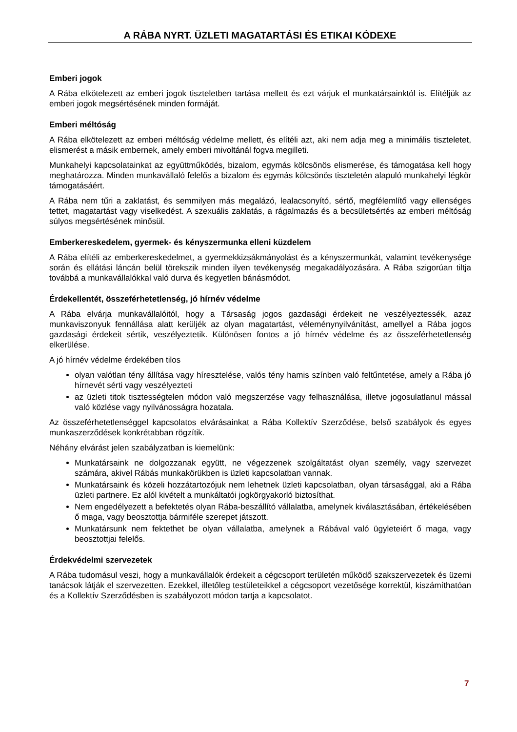A RÁBA NYRT. ÜZLETI MAGATARTÁSI ÉS ETIKAI KÓDEXE
Emberi jogok
A Rába elkötelezett az emberi jogok tiszteletben tartása mellett és ezt várjuk el munkatársainktól is. Elítéljük az emberi jogok megsértésének minden formáját.
Emberi méltóság
A Rába elkötelezett az emberi méltóság védelme mellett, és elítéli azt, aki nem adja meg a minimális tiszteletet, elismerést a másik embernek, amely emberi mivoltánál fogva megilleti.
Munkahelyi kapcsolatainkat az együttműködés, bizalom, egymás kölcsönös elismerése, és támogatása kell hogy meghatározza. Minden munkavállaló felelős a bizalom és egymás kölcsönös tiszteletén alapuló munkahelyi légkör támogatásáért.
A Rába nem tűri a zaklatást, és semmilyen más megalázó, lealacsonyító, sértő, megfélemlítő vagy ellenséges tettet, magatartást vagy viselkedést. A szexuális zaklatás, a rágalmazás és a becsületsértés az emberi méltóság súlyos megsértésének minősül.
Emberkereskedelem, gyermek- és kényszermunka elleni küzdelem
A Rába elítéli az emberkereskedelmet, a gyermekkizsákmányolást és a kényszermunkát, valamint tevékenysége során és ellátási láncán belül törekszik minden ilyen tevékenység megakadályozására. A Rába szigorúan tiltja továbbá a munkavállalókkal való durva és kegyetlen bánásmódot.
Érdekellentét, összeférhetetlenség, jó hírnév védelme
A Rába elvárja munkavállalóitól, hogy a Társaság jogos gazdasági érdekeit ne veszélyeztessék, azaz munkaviszonyuk fennállása alatt kerüljék az olyan magatartást, véleménynyilvánítást, amellyel a Rába jogos gazdasági érdekeit sértik, veszélyeztetik. Különösen fontos a jó hírnév védelme és az összeférhetetlenség elkerülése.
A jó hírnév védelme érdekében tilos
olyan valótlan tény állítása vagy híresztelése, valós tény hamis színben való feltűntetése, amely a Rába jó hírnevét sérti vagy veszélyezteti
az üzleti titok tisztességtelen módon való megszerzése vagy felhasználása, illetve jogosulatlanul mással való közlése vagy nyilvánosságra hozatala.
Az összeférhetetlenséggel kapcsolatos elvárásainkat a Rába Kollektív Szerződése, belső szabályok és egyes munkaszerződések konkrétabban rögzítik.
Néhány elvárást jelen szabályzatban is kiemelünk:
Munkatársaink ne dolgozzanak együtt, ne végezzenek szolgáltatást olyan személy, vagy szervezet számára, akivel Rábás munkakörükben is üzleti kapcsolatban vannak.
Munkatársaink és közeli hozzátartozójuk nem lehetnek üzleti kapcsolatban, olyan társasággal, aki a Rába üzleti partnere. Ez alól kivételt a munkáltatói jogkörgyakorló biztosíthat.
Nem engedélyezett a befektetés olyan Rába-beszállító vállalatba, amelynek kiválasztásában, értékelésében ő maga, vagy beosztottja bármiféle szerepet játszott.
Munkatársunk nem fektethet be olyan vállalatba, amelynek a Rábával való ügyleteiért ő maga, vagy beosztottjai felelős.
Érdekvédelmi szervezetek
A Rába tudomásul veszi, hogy a munkavállalók érdekeit a cégcsoport területén működő szakszervezetek és üzemi tanácsok látják el szervezetten. Ezekkel, illetőleg testületeikkel a cégcsoport vezetősége korrektül, kiszámíthatóan és a Kollektív Szerződésben is szabályozott módon tartja a kapcsolatot.
7